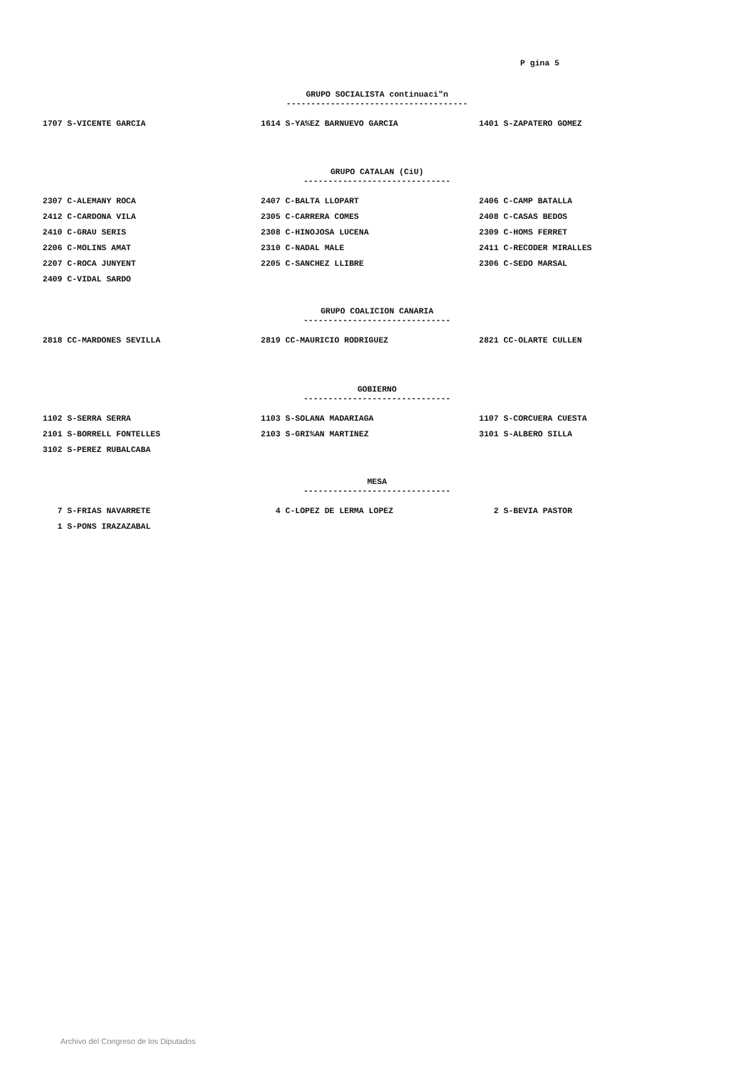P gina 5
GRUPO SOCIALISTA continuaci"n
-------------------------------------
| 1707 S-VICENTE GARCIA | 1614 S-YA%EZ BARNUEVO GARCIA | 1401 S-ZAPATERO GOMEZ |
GRUPO CATALAN (CiU)
------------------------------
| 2307 C-ALEMANY ROCA | 2407 C-BALTA LLOPART | 2406 C-CAMP BATALLA |
| 2412 C-CARDONA VILA | 2305 C-CARRERA COMES | 2408 C-CASAS BEDOS |
| 2410 C-GRAU SERIS | 2308 C-HINOJOSA LUCENA | 2309 C-HOMS FERRET |
| 2206 C-MOLINS AMAT | 2310 C-NADAL MALE | 2411 C-RECODER MIRALLES |
| 2207 C-ROCA JUNYENT | 2205 C-SANCHEZ LLIBRE | 2306 C-SEDO MARSAL |
| 2409 C-VIDAL SARDO | | |
GRUPO COALICION CANARIA
------------------------------
| 2818 CC-MARDONES SEVILLA | 2819 CC-MAURICIO RODRIGUEZ | 2821 CC-OLARTE CULLEN |
GOBIERNO
------------------------------
| 1102 S-SERRA SERRA | 1103 S-SOLANA MADARIAGA | 1107 S-CORCUERA CUESTA |
| 2101 S-BORRELL FONTELLES | 2103 S-GRI%AN MARTINEZ | 3101 S-ALBERO SILLA |
| 3102 S-PEREZ RUBALCABA | | |
MESA
------------------------------
| 7 S-FRIAS NAVARRETE | 4 C-LOPEZ DE LERMA LOPEZ | 2 S-BEVIA PASTOR |
| 1 S-PONS IRAZAZABAL | | |
Archivo del Congreso de los Diputados